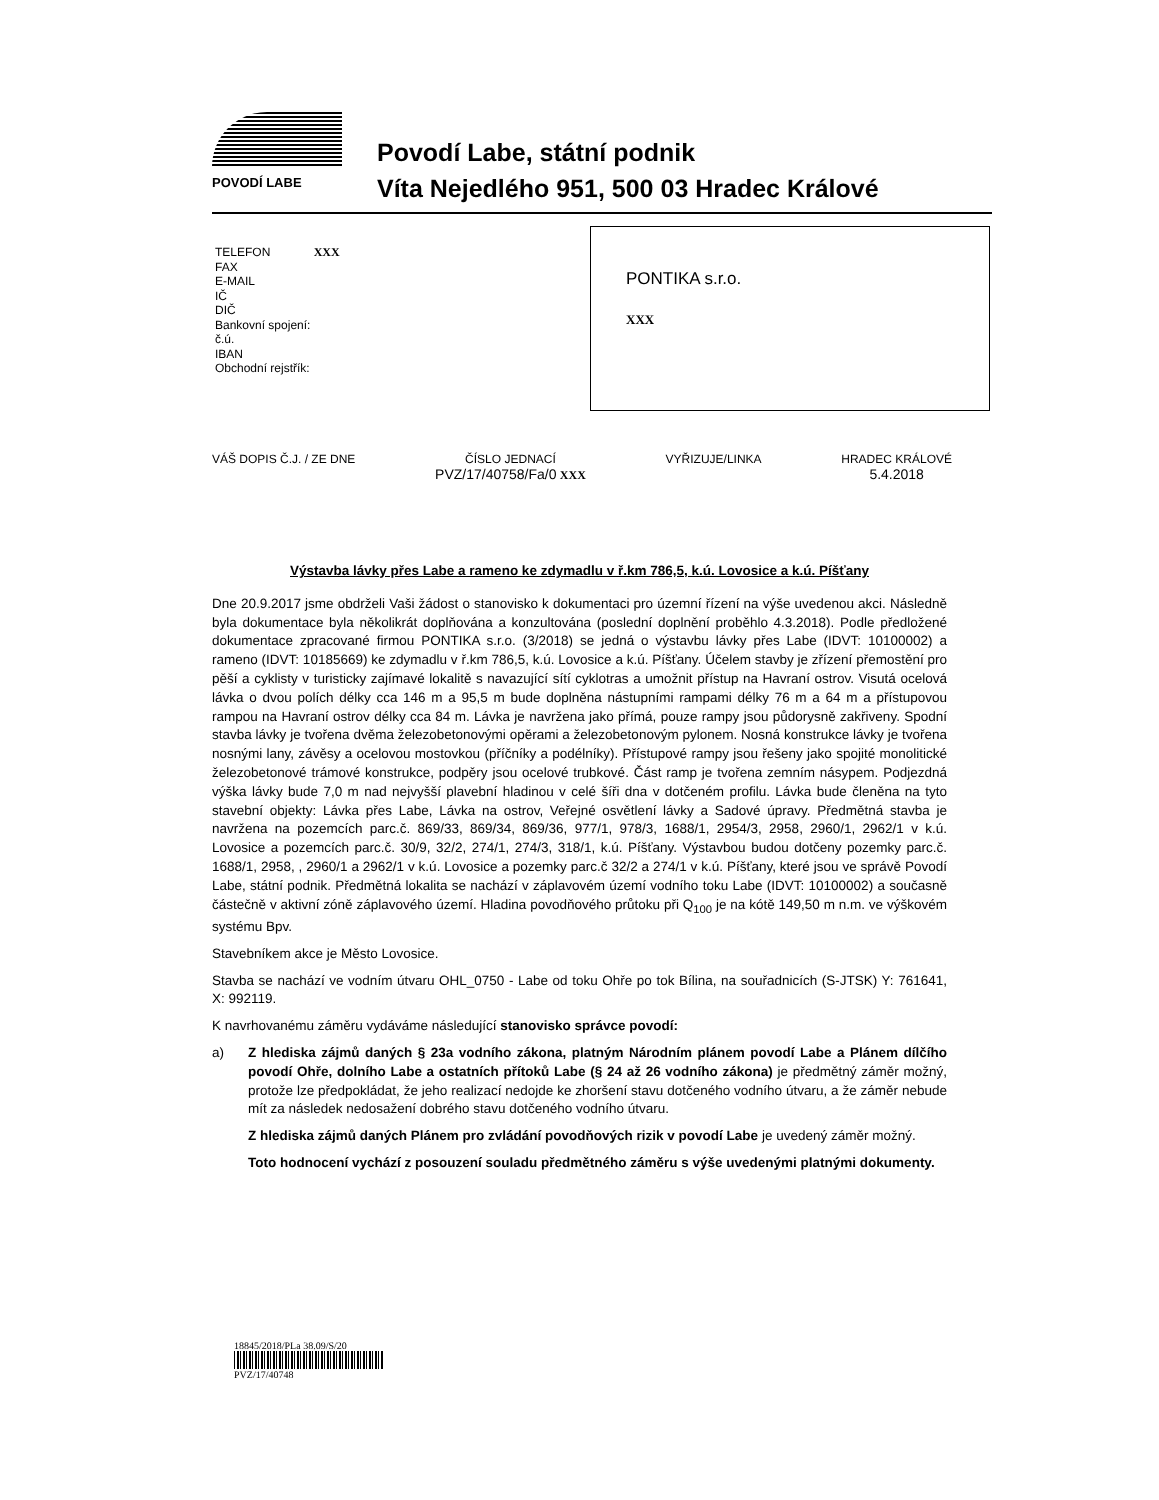POVODÍ LABE
Povodí Labe, státní podnik
Víta Nejedlého 951, 500 03 Hradec Králové
TELEFON XXX
FAX
E-MAIL
IČ
DIČ
Bankovní spojení:
č.ú.
IBAN
Obchodní rejstřík:
PONTIKA s.r.o.
XXX
VÁŠ DOPIS Č.J. / ZE DNE ČÍSLO JEDNACÍ
PVZ/17/40758/Fa/0 XXX
VYŘIZUJE/LINKA HRADEC KRÁLOVÉ
5.4.2018
Výstavba lávky přes Labe a rameno ke zdymadlu v ř.km 786,5, k.ú. Lovosice a k.ú. Píšťany
Dne 20.9.2017 jsme obdrželi Vaši žádost o stanovisko k dokumentaci pro územní řízení na výše uvedenou akci. Následně byla dokumentace byla několikrát doplňována a konzultována (poslední doplnění proběhlo 4.3.2018). Podle předložené dokumentace zpracované firmou PONTIKA s.r.o. (3/2018) se jedná o výstavbu lávky přes Labe (IDVT: 10100002) a rameno (IDVT: 10185669) ke zdymadlu v ř.km 786,5, k.ú. Lovosice a k.ú. Píšťany. Účelem stavby je zřízení přemostění pro pěší a cyklisty v turisticky zajímavé lokalitě s navazující sítí cyklotras a umožnit přístup na Havraní ostrov. Visutá ocelová lávka o dvou polích délky cca 146 m a 95,5 m bude doplněna nástupními rampami délky 76 m a 64 m a přístupovou rampou na Havraní ostrov délky cca 84 m. Lávka je navržena jako přímá, pouze rampy jsou půdorysně zakřiveny. Spodní stavba lávky je tvořena dvěma železobetonovými opěrami a železobetonovým pylonem. Nosná konstrukce lávky je tvořena nosnými lany, závěsy a ocelovou mostovkou (příčníky a podélníky). Přístupové rampy jsou řešeny jako spojité monolitické železobetonové trámové konstrukce, podpěry jsou ocelové trubkové. Část ramp je tvořena zemním násypem. Podjezdná výška lávky bude 7,0 m nad nejvyšší plavební hladinou v celé šíři dna v dotčeném profilu. Lávka bude členěna na tyto stavební objekty: Lávka přes Labe, Lávka na ostrov, Veřejné osvětlení lávky a Sadové úpravy. Předmětná stavba je navržena na pozemcích parc.č. 869/33, 869/34, 869/36, 977/1, 978/3, 1688/1, 2954/3, 2958, 2960/1, 2962/1 v k.ú. Lovosice a pozemcích parc.č. 30/9, 32/2, 274/1, 274/3, 318/1, k.ú. Píšťany. Výstavbou budou dotčeny pozemky parc.č. 1688/1, 2958, , 2960/1 a 2962/1 v k.ú. Lovosice a pozemky parc.č 32/2 a 274/1 v k.ú. Píšťany, které jsou ve správě Povodí Labe, státní podnik. Předmětná lokalita se nachází v záplavovém území vodního toku Labe (IDVT: 10100002) a současně částečně v aktivní zóně záplavového území. Hladina povodňového průtoku při Q<sub>100</sub> je na kótě 149,50 m n.m. ve výškovém systému Bpv.
Stavebníkem akce je Město Lovosice.
Stavba se nachází ve vodním útvaru OHL_0750 - Labe od toku Ohře po tok Bílina, na souřadnicích (S-JTSK) Y: 761641, X: 992119.
K navrhovanému záměru vydáváme následující stanovisko správce povodí:
a) Z hlediska zájmů daných § 23a vodního zákona, platným Národním plánem povodí Labe a Plánem dílčího povodí Ohře, dolního Labe a ostatních přítoků Labe (§ 24 až 26 vodního zákona) je předmětný záměr možný, protože lze předpokládat, že jeho realizací nedojde ke zhoršení stavu dotčeného vodního útvaru, a že záměr nebude mít za následek nedosažení dobrého stavu dotčeného vodního útvaru.
Z hlediska zájmů daných Plánem pro zvládání povodňových rizik v povodí Labe je uvedený záměr možný.
Toto hodnocení vychází z posouzení souladu předmětného záměru s výše uvedenými platnými dokumenty.
18845/2018/PLa 38.09/S/20
PVZ/17/40748